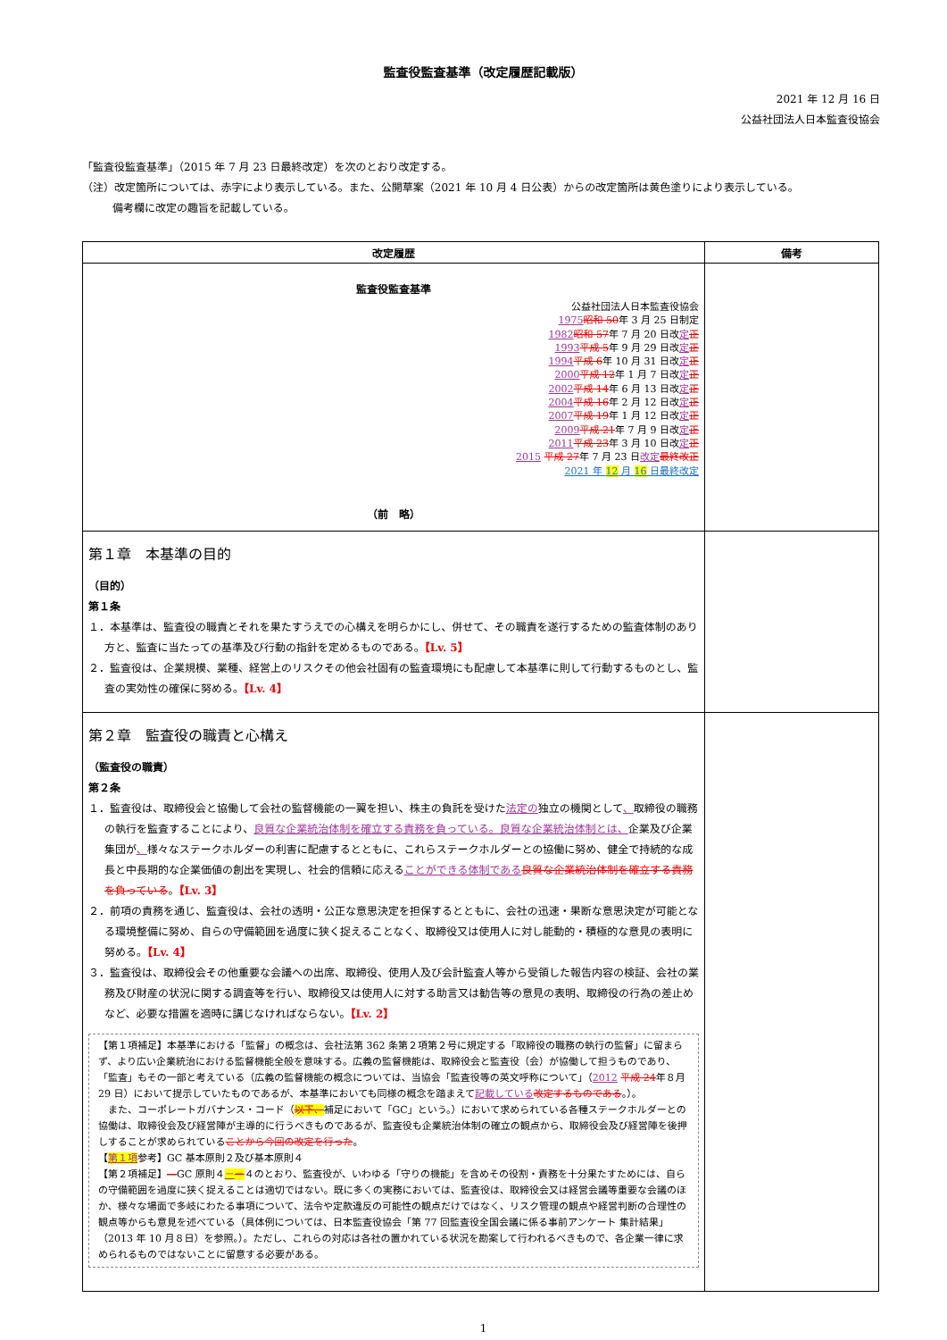監査役監査基準（改定履歴記載版）
2021 年 12 月 16 日
公益社団法人日本監査役協会
「監査役監査基準」（2015 年 7 月 23 日最終改定）を次のとおり改定する。
（注）改定箇所については、赤字により表示している。また、公開草案（2021 年 10 月 4 日公表）からの改定箇所は黄色塗りにより表示している。
備考欄に改定の趣旨を記載している。
| 改定履歴 | 備考 |
| --- | --- |
| 監査役監査基準 公益社団法人日本監査役協会 1975 昭和 50 年 3 月 25 日制定 1982 昭和 57 年 7 月 20 日改 定 正 1993 平成 5 年 9 月 29 日改 定 正 1994 平成 6 年 10 月 31 日改 定 正 2000 平成 12 年 1 月 7 日改 定 正 2002 平成 14 年 6 月 13 日改 定 正 2004 平成 16 年 2 月 12 日改 定 正 2007 平成 19 年 1 月 12 日改 定 正 2009 平成 21 年 7 月 9 日改 定 正 2011 平成 23 年 3 月 10 日改 定 正 2015 平成 27 年 7 月 23 日 改定 最終改正 2021 年 12 月 16 日最終改定 （前 略） | |
| 第１章 本基準の目的 （目的） 第１条 １．本基準は、監査役の職責とそれを果たすうえでの心構えを明らかにし、併せて、その職責を遂行するための監査体制のあり方と、監査に当たっての基準及び行動の指針を定めるものである。 【Lv. 5】 ２．監査役は、企業規模、業種、経営上のリスクその他会社固有の監査環境にも配慮して本基準に則して行動するものとし、監査の実効性の確保に努める。 【Lv. 4】 | |
| 第２章 監査役の職責と心構え （監査役の職責） 第２条 １．監査役は、取締役会と協働して会社の監督機能の一翼を担い、株主の負託を受けた 法定の 独立の機関として 、 取締役の職務の執行を監査することにより、 良質な企業統治体制を確立する責務を負っている。良質な企業統治体制とは、 企業及び企業集団が 、 様々なステークホルダーの利害に配慮するとともに、これらステークホルダーとの協働に努め、健全で持続的な成長と中長期的な企業価値の創出を実現し、社会的信頼に応える ことができる体制である 良質な企業統治体制を確立する責務を負っている 。 【Lv. 3】 ２．前項の責務を通じ、監査役は、会社の透明・公正な意思決定を担保するとともに、会社の迅速・果断な意思決定が可能となる環境整備に努め、自らの守備範囲を過度に狭く捉えることなく、取締役又は使用人に対し能動的・積極的な意見の表明に努める。 【Lv. 4】 ３．監査役は、取締役会その他重要な会議への出席、取締役、使用人及び会計監査人等から受領した報告内容の検証、会社の業務及び財産の状況に関する調査等を行い、取締役又は使用人に対する助言又は勧告等の意見の表明、取締役の行為の差止めなど、必要な措置を適時に講じなければならない。 【Lv. 2】 【第１項補足】本基準における「監督」の概念は、会社法第 362 条第２項第２号に規定する「取締役の職務の執行の監督」に留まらず、より広い企業統治における監督機能全般を意味する。広義の監督機能は、取締役会と監査役（会）が協働して担うものであり、「監査」もその一部と考えている（広義の監督機能の概念については、当協会「監査役等の英文呼称について」（ 2012 平成 24 年８月 29 日）において提示していたものであるが、本基準においても同様の概念を踏まえて 記載している 改定するものである 。）。 また、コーポレートガバナンス・コード（ 以下、 補足において「GC」という。）において求められている各種ステークホルダーとの協働は、取締役会及び経営陣が主導的に行うべきものであるが、監査役も企業統治体制の確立の観点から、取締役会及び経営陣を後押しすることが求められている ことから今回の改定を行った 。 【 第１項 参考】GC 基本原則２及び基本原則４ 【第２項補足】 ― GC 原則４ － － ４のとおり、監査役が、いわゆる「守りの機能」を含めその役割・責務を十分果たすためには、自らの守備範囲を過度に狭く捉えることは適切ではない。既に多くの実務においては、監査役は、取締役会又は経営会議等重要な会議のほか、様々な場面で多岐にわたる事項について、法令や定款違反の可能性の観点だけではなく、リスク管理の観点や経営判断の合理性の観点等からも意見を述べている（具体例については、日本監査役協会「第 77 回監査役全国会議に係る事前アンケート 集計結果」（2013 年 10 月８日）を参照。）。ただし、これらの対応は各社の置かれている状況を勘案して行われるべきもので、各企業一律に求められるものではないことに留意する必要がある。 | |
1